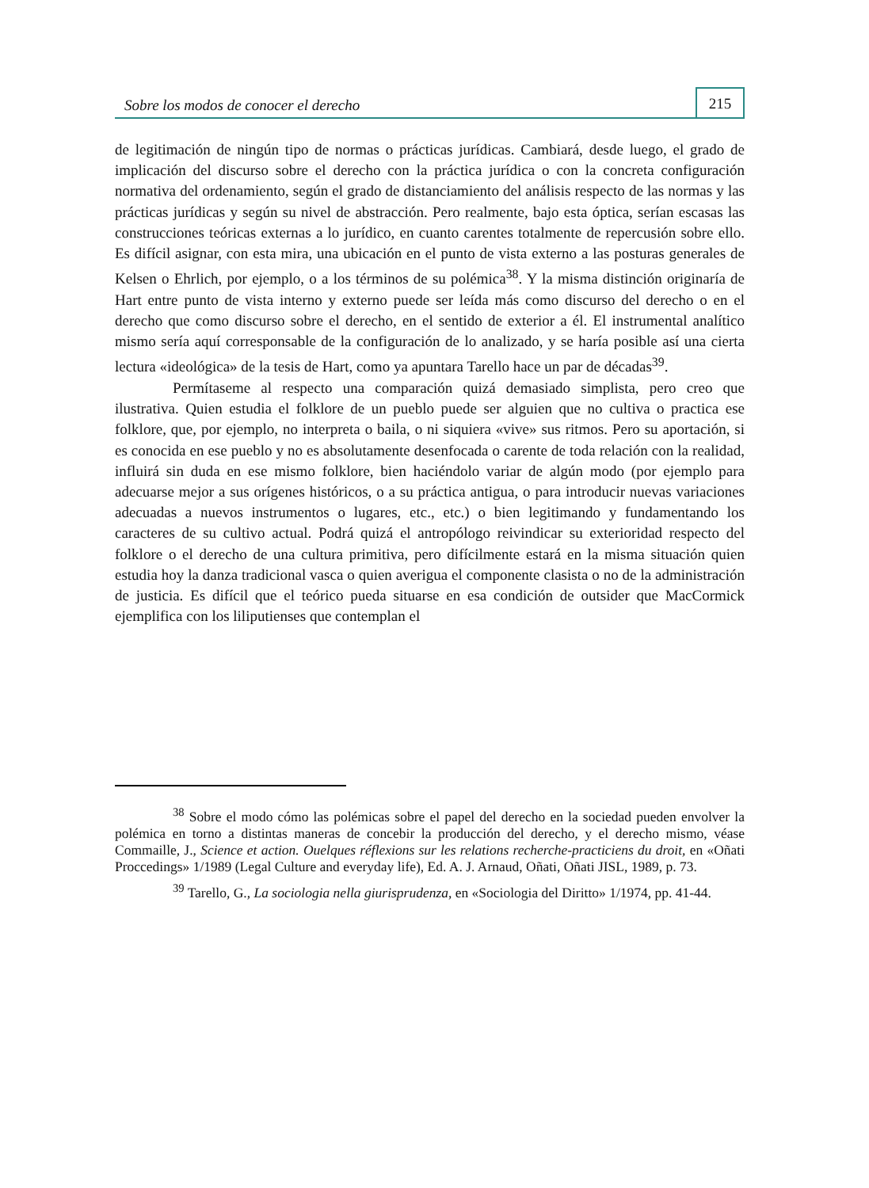Sobre los modos de conocer el derecho 215
de legitimación de ningún tipo de normas o prácticas jurídicas. Cambiará, desde luego, el grado de implicación del discurso sobre el derecho con la práctica jurídica o con la concreta configuración normativa del ordenamiento, según el grado de distanciamiento del análisis respecto de las normas y las prácticas jurídicas y según su nivel de abstracción. Pero realmente, bajo esta óptica, serían escasas las construcciones teóricas externas a lo jurídico, en cuanto carentes totalmente de repercusión sobre ello. Es difícil asignar, con esta mira, una ubicación en el punto de vista externo a las posturas generales de Kelsen o Ehrlich, por ejemplo, o a los términos de su polémica<sup>38</sup>. Y la misma distinción originaría de Hart entre punto de vista interno y externo puede ser leída más como discurso del derecho o en el derecho que como discurso sobre el derecho, en el sentido de exterior a él. El instrumental analítico mismo sería aquí corresponsable de la configuración de lo analizado, y se haría posible así una cierta lectura «ideológica» de la tesis de Hart, como ya apuntara Tarello hace un par de décadas<sup>39</sup>.
Permítaseme al respecto una comparación quizá demasiado simplista, pero creo que ilustrativa. Quien estudia el folklore de un pueblo puede ser alguien que no cultiva o practica ese folklore, que, por ejemplo, no interpreta o baila, o ni siquiera «vive» sus ritmos. Pero su aportación, si es conocida en ese pueblo y no es absolutamente desenfocada o carente de toda relación con la realidad, influirá sin duda en ese mismo folklore, bien haciéndolo variar de algún modo (por ejemplo para adecuarse mejor a sus orígenes históricos, o a su práctica antigua, o para introducir nuevas variaciones adecuadas a nuevos instrumentos o lugares, etc., etc.) o bien legitimando y fundamentando los caracteres de su cultivo actual. Podrá quizá el antropólogo reivindicar su exterioridad respecto del folklore o el derecho de una cultura primitiva, pero difícilmente estará en la misma situación quien estudia hoy la danza tradicional vasca o quien averigua el componente clasista o no de la administración de justicia. Es difícil que el teórico pueda situarse en esa condición de outsider que MacCormick ejemplifica con los liliputienses que contemplan el
<sup>38</sup> Sobre el modo cómo las polémicas sobre el papel del derecho en la sociedad pueden envolver la polémica en torno a distintas maneras de concebir la producción del derecho, y el derecho mismo, véase Commaille, J., Science et action. Ouelques réflexions sur les relations recherche-practiciens du droit, en «Oñati Proccedings» 1/1989 (Legal Culture and everyday life), Ed. A. J. Arnaud, Oñati, Oñati JISL, 1989, p. 73.
<sup>39</sup> Tarello, G., La sociologia nella giurisprudenza, en «Sociologia del Diritto» 1/1974, pp. 41-44.